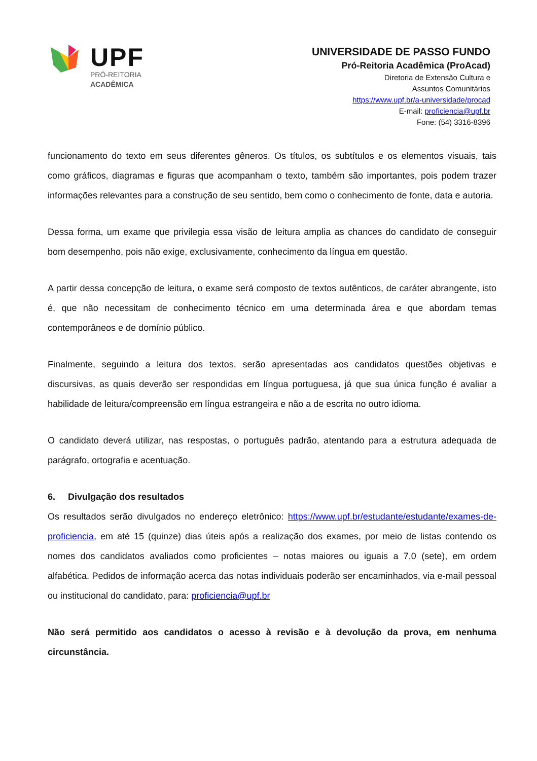UPF
PRÓ-REITORIA
ACADÊMICA
UNIVERSIDADE DE PASSO FUNDO
Pró-Reitoria Acadêmica (ProAcad)
Diretoria de Extensão Cultura e
Assuntos Comunitários
https://www.upf.br/a-universidade/procad
E-mail: proficiencia@upf.br
Fone: (54) 3316-8396
funcionamento do texto em seus diferentes gêneros. Os títulos, os subtítulos e os elementos visuais, tais como gráficos, diagramas e figuras que acompanham o texto, também são importantes, pois podem trazer informações relevantes para a construção de seu sentido, bem como o conhecimento de fonte, data e autoria.
Dessa forma, um exame que privilegia essa visão de leitura amplia as chances do candidato de conseguir bom desempenho, pois não exige, exclusivamente, conhecimento da língua em questão.
A partir dessa concepção de leitura, o exame será composto de textos autênticos, de caráter abrangente, isto é, que não necessitam de conhecimento técnico em uma determinada área e que abordam temas contemporâneos e de domínio público.
Finalmente, seguindo a leitura dos textos, serão apresentadas aos candidatos questões objetivas e discursivas, as quais deverão ser respondidas em língua portuguesa, já que sua única função é avaliar a habilidade de leitura/compreensão em língua estrangeira e não a de escrita no outro idioma.
O candidato deverá utilizar, nas respostas, o português padrão, atentando para a estrutura adequada de parágrafo, ortografia e acentuação.
6. Divulgação dos resultados
Os resultados serão divulgados no endereço eletrônico: https://www.upf.br/estudante/estudante/exames-de- proficiencia, em até 15 (quinze) dias úteis após a realização dos exames, por meio de listas contendo os nomes dos candidatos avaliados como proficientes – notas maiores ou iguais a 7,0 (sete), em ordem alfabética. Pedidos de informação acerca das notas individuais poderão ser encaminhados, via e-mail pessoal ou institucional do candidato, para: proficiencia@upf.br
Não será permitido aos candidatos o acesso à revisão e à devolução da prova, em nenhuma circunstância.